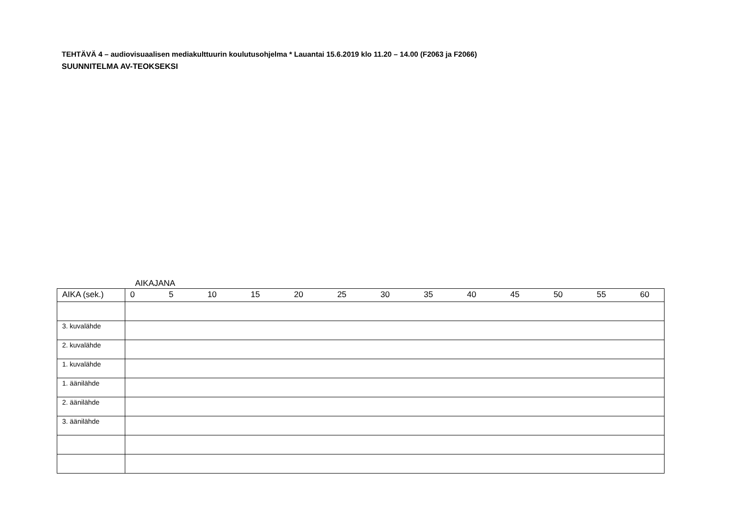TEHTÄVÄ 4 – audiovisuaalisen mediakulttuurin koulutusohjelma * Lauantai 15.6.2019 klo 11.20 – 14.00 (F2063 ja F2066)
SUUNNITELMA AV-TEOKSEKSI
AIKAJANA
| AIKA (sek.) | 0 5 10 15 20 25 30 35 40 45 50 55 60 |
| 3. kuvalähde | |
| 2. kuvalähde | |
| 1. kuvalähde | |
| 1. äänilähde | |
| 2. äänilähde | |
| 3. äänilähde | |